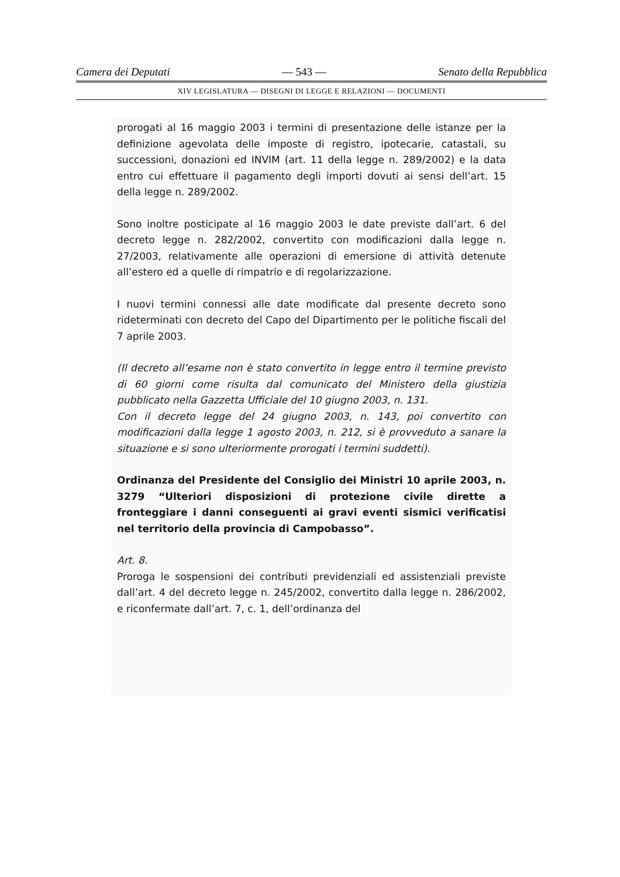Camera dei Deputati — 543 — Senato della Repubblica
XIV LEGISLATURA — DISEGNI DI LEGGE E RELAZIONI — DOCUMENTI
prorogati al 16 maggio 2003 i termini di presentazione delle istanze per la definizione agevolata delle imposte di registro, ipotecarie, catastali, su successioni, donazioni ed INVIM (art. 11 della legge n. 289/2002) e la data entro cui effettuare il pagamento degli importi dovuti ai sensi dell’art. 15 della legge n. 289/2002.
Sono inoltre posticipate al 16 maggio 2003 le date previste dall’art. 6 del decreto legge n. 282/2002, convertito con modificazioni dalla legge n. 27/2003, relativamente alle operazioni di emersione di attività detenute all’estero ed a quelle di rimpatrio e di regolarizzazione.
I nuovi termini connessi alle date modificate dal presente decreto sono rideterminati con decreto del Capo del Dipartimento per le politiche fiscali del 7 aprile 2003.
(Il decreto all’esame non è stato convertito in legge entro il termine previsto di 60 giorni come risulta dal comunicato del Ministero della giustizia pubblicato nella Gazzetta Ufficiale del 10 giugno 2003, n. 131.
Con il decreto legge del 24 giugno 2003, n. 143, poi convertito con modificazioni dalla legge 1 agosto 2003, n. 212, si è provveduto a sanare la situazione e si sono ulteriormente prorogati i termini suddetti).
Ordinanza del Presidente del Consiglio dei Ministri 10 aprile 2003, n. 3279 “Ulteriori disposizioni di protezione civile dirette a fronteggiare i danni conseguenti ai gravi eventi sismici verificatisi nel territorio della provincia di Campobasso”.
Art. 8.
Proroga le sospensioni dei contributi previdenziali ed assistenziali previste dall’art. 4 del decreto legge n. 245/2002, convertito dalla legge n. 286/2002, e riconfermate dall’art. 7, c. 1, dell’ordinanza del